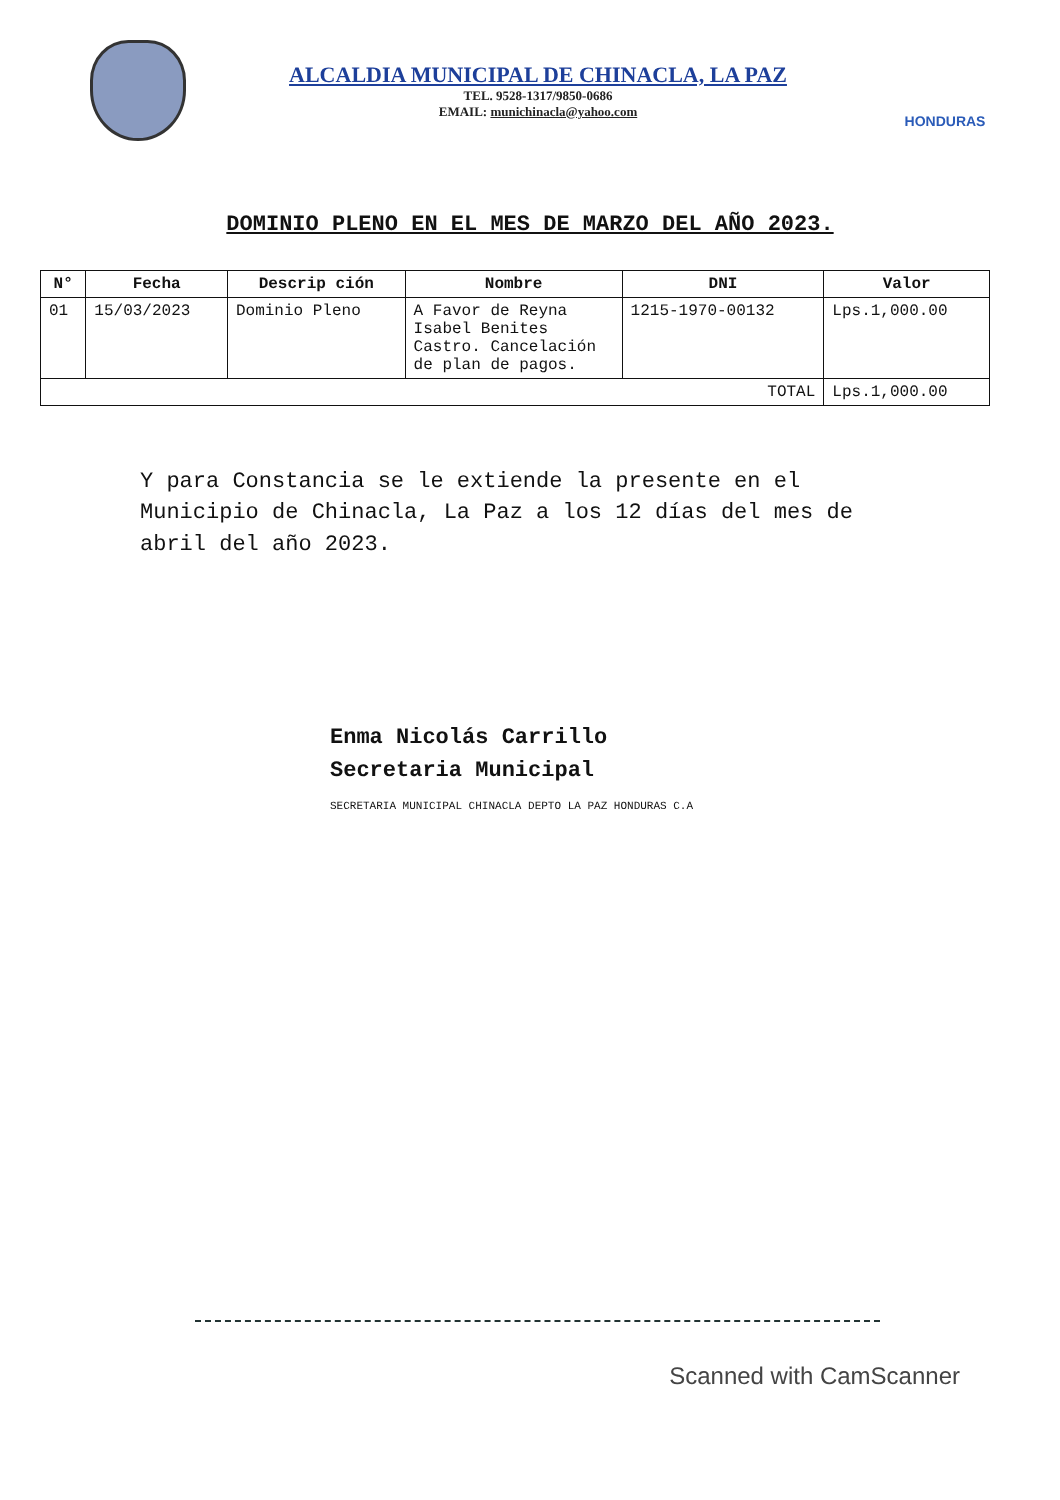ALCALDIA MUNICIPAL DE CHINACLA, LA PAZ
TEL. 9528-1317/9850-0686
EMAIL: munichinacla@yahoo.com
HONDURAS
DOMINIO PLENO EN EL MES DE MARZO DEL AÑO 2023.
| N° | Fecha | Descrip ción | Nombre | DNI | Valor |
| --- | --- | --- | --- | --- | --- |
| 01 | 15/03/2023 | Dominio Pleno | A Favor de Reyna Isabel Benites Castro. Cancelación de plan de pagos. | 1215-1970-00132 | Lps.1,000.00 |
| TOTAL | | | | | Lps.1,000.00 |
Y para Constancia se le extiende la presente en el Municipio de Chinacla, La Paz a los 12 días del mes de abril del año 2023.
Enma Nicolás Carrillo
Secretaria Municipal
SECRETARIA MUNICIPAL CHINACLA DEPTO LA PAZ HONDURAS C.A
Scanned with CamScanner